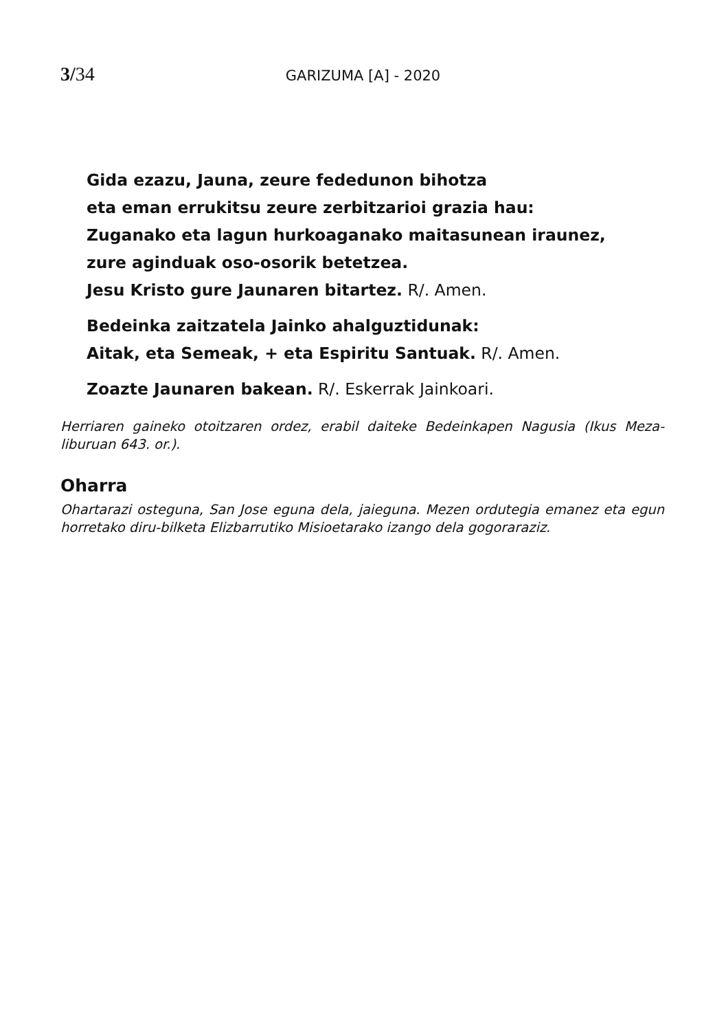3/34
GARIZUMA [A] - 2020
Gida ezazu, Jauna, zeure fededunon bihotza
eta eman errukitsu zeure zerbitzarioi grazia hau:
Zuganako eta lagun hurkoaganako maitasunean iraunez,
zure aginduak oso-osorik betetzea.
Jesu Kristo gure Jaunaren bitartez. R/. Amen.
Bedeinka zaitzatela Jainko ahalguztidunak:
Aitak, eta Semeak, + eta Espiritu Santuak. R/. Amen.
Zoazte Jaunaren bakean. R/. Eskerrak Jainkoari.
Herriaren gaineko otoitzaren ordez, erabil daiteke Bedeinkapen Nagusia (Ikus Meza-liburuan 643. or.).
Oharra
Ohartarazi osteguna, San Jose eguna dela, jaieguna. Mezen ordutegia emanez eta egun horretako diru-bilketa Elizbarrutiko Misioetarako izango dela gogoraraziz.